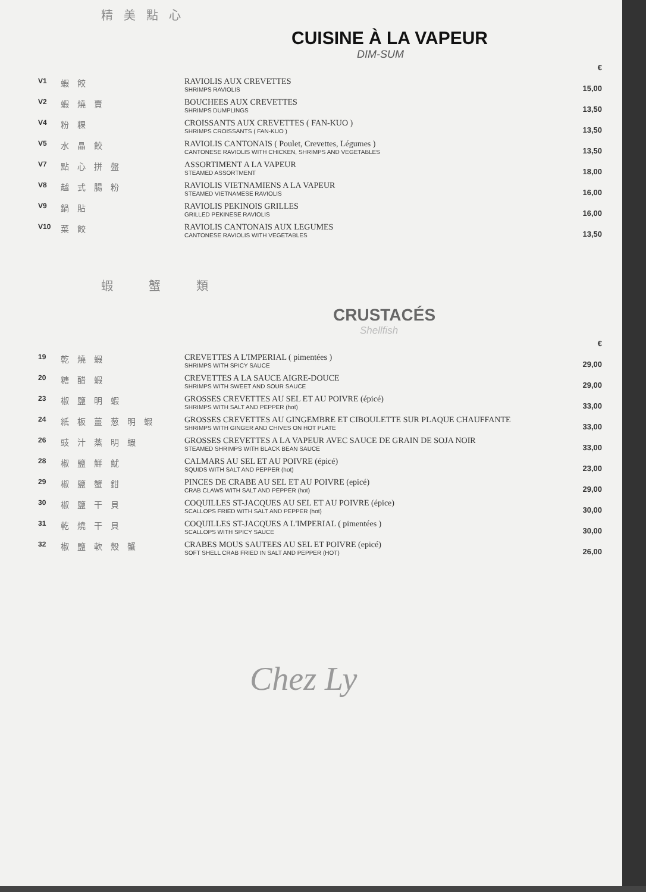精美點心
CUISINE À LA VAPEUR
DIM-SUM
| | | | € |
| V1 | 蝦餃 | RAVIOLIS AUX CREVETTES SHRIMPS RAVIOLIS | 15,00 |
| V2 | 蝦燒賣 | BOUCHEES AUX CREVETTES SHRIMPS DUMPLINGS | 13,50 |
| V4 | 粉粿 | CROISSANTS AUX CREVETTES ( FAN-KUO ) SHRIMPS CROISSANTS ( FAN-KUO ) | 13,50 |
| V5 | 水晶餃 | RAVIOLIS CANTONAIS ( Poulet, Crevettes, Légumes ) CANTONESE RAVIOLIS WITH CHICKEN, SHRIMPS AND VEGETABLES | 13,50 |
| V7 | 點心拼盤 | ASSORTIMENT A LA VAPEUR STEAMED ASSORTMENT | 18,00 |
| V8 | 越式腸粉 | RAVIOLIS VIETNAMIENS A LA VAPEUR STEAMED VIETNAMESE RAVIOLIS | 16,00 |
| V9 | 鍋貼 | RAVIOLIS PEKINOIS GRILLES GRILLED PEKINESE RAVIOLIS | 16,00 |
| V10 | 菜餃 | RAVIOLIS CANTONAIS AUX LEGUMES CANTONESE RAVIOLIS WITH VEGETABLES | 13,50 |
蝦蟹類
CRUSTACÉS
Shellfish
| | | | € |
| 19 | 乾燒蝦 | CREVETTES A L'IMPERIAL ( pimentées ) SHRIMPS WITH SPICY SAUCE | 29,00 |
| 20 | 糖醋蝦 | CREVETTES A LA SAUCE AIGRE-DOUCE SHRIMPS WITH SWEET AND SOUR SAUCE | 29,00 |
| 23 | 椒鹽明蝦 | GROSSES CREVETTES AU SEL ET AU POIVRE (épicé) SHRIMPS WITH SALT AND PEPPER (hot) | 33,00 |
| 24 | 紙板薑葱明蝦 | GROSSES CREVETTES AU GINGEMBRE ET CIBOULETTE SUR PLAQUE CHAUFFANTE SHRIMPS WITH GINGER AND CHIVES ON HOT PLATE | 33,00 |
| 26 | 豉汁蒸明蝦 | GROSSES CREVETTES A LA VAPEUR AVEC SAUCE DE GRAIN DE SOJA NOIR STEAMED SHRIMPS WITH BLACK BEAN SAUCE | 33,00 |
| 28 | 椒鹽鮮魷 | CALMARS AU SEL ET AU POIVRE (épicé) SQUIDS WITH SALT AND PEPPER (hot) | 23,00 |
| 29 | 椒鹽蟹鉗 | PINCES DE CRABE AU SEL ET AU POIVRE (epicé) CRAB CLAWS WITH SALT AND PEPPER (hot) | 29,00 |
| 30 | 椒鹽干貝 | COQUILLES ST-JACQUES AU SEL ET AU POIVRE (épice) SCALLOPS FRIED WITH SALT AND PEPPER (hot) | 30,00 |
| 31 | 乾燒干貝 | COQUILLES ST-JACQUES A L'IMPERIAL ( pimentées ) SCALLOPS WITH SPICY SAUCE | 30,00 |
| 32 | 椒鹽軟殼蟹 | CRABES MOUS SAUTEES AU SEL ET POIVRE (epicé) SOFT SHELL CRAB FRIED IN SALT AND PEPPER (HOT) | 26,00 |
Chez Ly